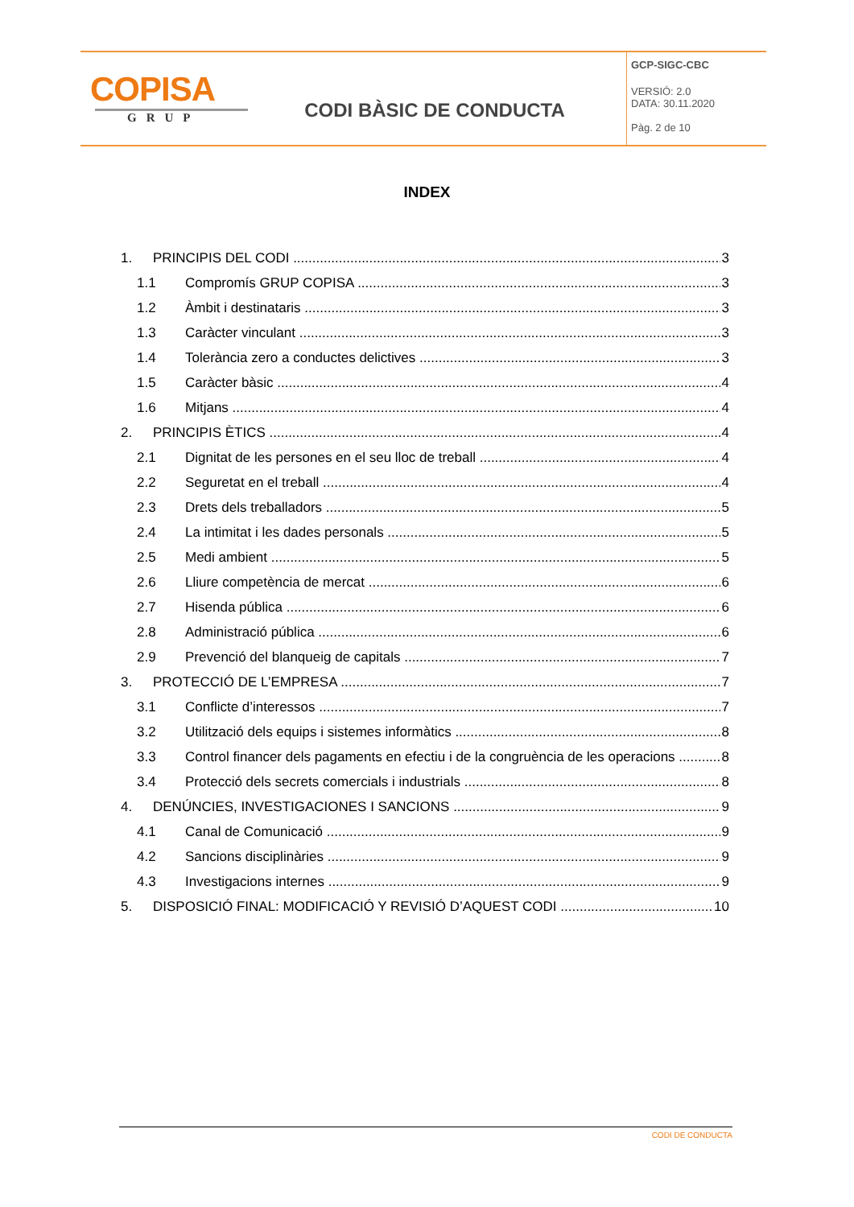COPISA
GRUP
CODI BÀSIC DE CONDUCTA
GCP-SIGC-CBC
VERSIÓ: 2.0
DATA: 30.11.2020
Pàg. 2 de 10
INDEX
1. PRINCIPIS DEL CODI 3
1.1 Compromís GRUP COPISA 3
1.2 Àmbit i destinataris 3
1.3 Caràcter vinculant 3
1.4 Tolerància zero a conductes delictives 3
1.5 Caràcter bàsic 4
1.6 Mitjans 4
2. PRINCIPIS ÈTICS 4
2.1 Dignitat de les persones en el seu lloc de treball 4
2.2 Seguretat en el treball 4
2.3 Drets dels treballadors 5
2.4 La intimitat i les dades personals 5
2.5 Medi ambient 5
2.6 Lliure competència de mercat 6
2.7 Hisenda pública 6
2.8 Administració pública 6
2.9 Prevenció del blanqueig de capitals 7
3. PROTECCIÓ DE L’EMPRESA 7
3.1 Conflicte d’interessos 7
3.2 Utilització dels equips i sistemes informàtics 8
3.3 Control financer dels pagaments en efectiu i de la congruència de les operacions 8
3.4 Protecció dels secrets comercials i industrials 8
4. DENÚNCIES, INVESTIGACIONES I SANCIONS 9
4.1 Canal de Comunicació 9
4.2 Sancions disciplinàries 9
4.3 Investigacions internes 9
5. DISPOSICIÓ FINAL: MODIFICACIÓ Y REVISIÓ D’AQUEST CODI 10
CODI DE CONDUCTA